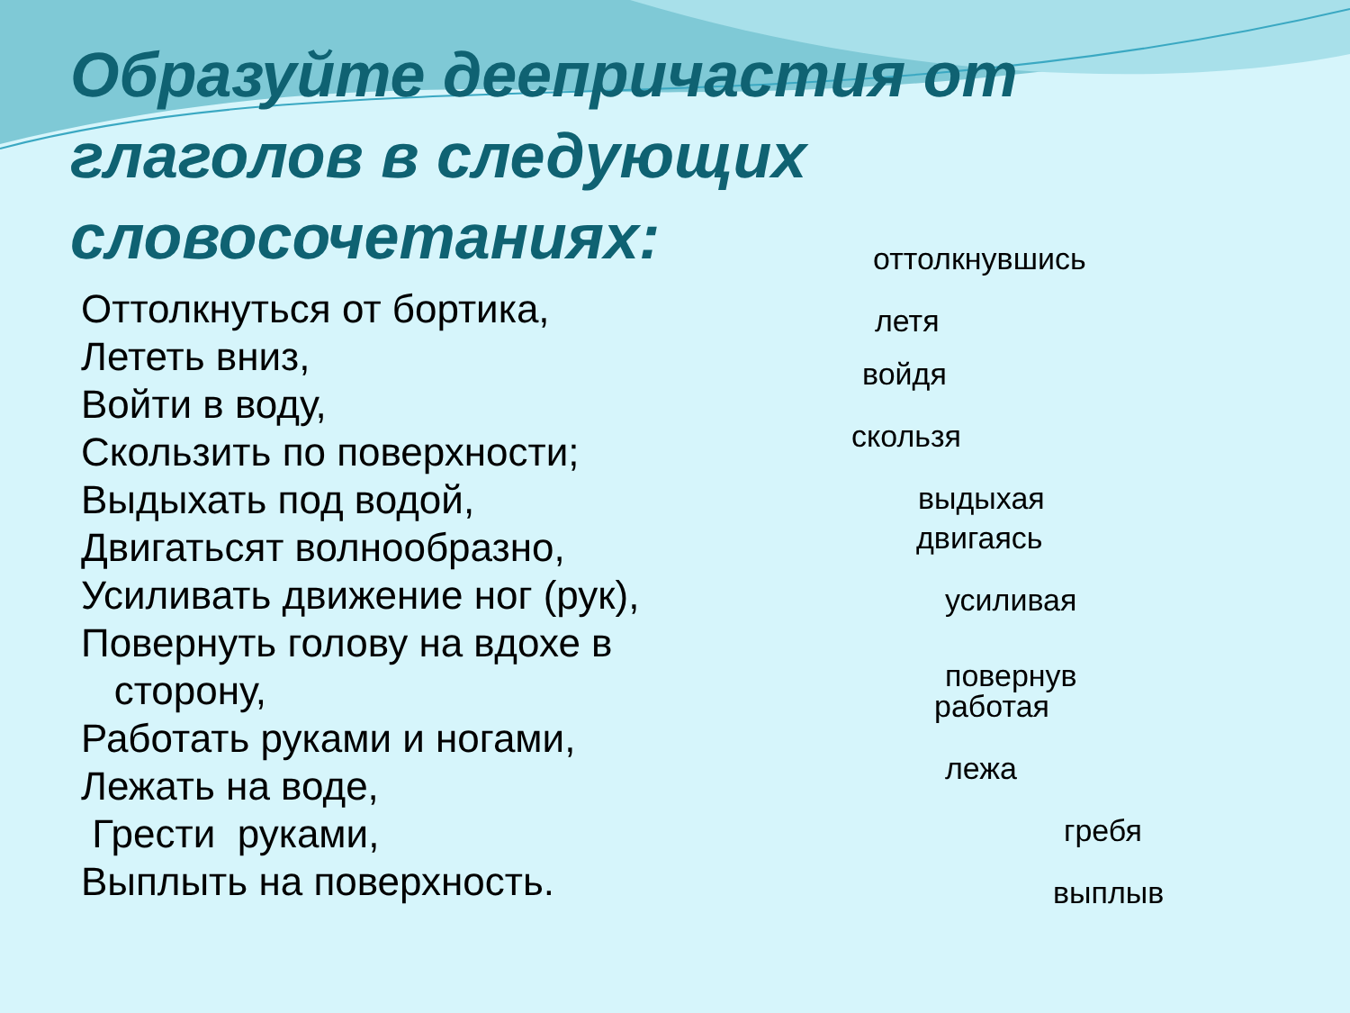Образуйте деепричастия от глаголов в следующих словосочетаниях:
Оттолкнуться от бортика,
Лететь вниз,
Войти в воду,
Скользить по поверхности;
Выдыхать под водой,
Двигатьсят волнообразно,
Усиливать движение ног (рук),
Повернуть голову на вдохе в
сторону,
Работать руками и ногами,
Лежать на воде,
Грести руками,
Выплыть на поверхность.
оттолкнувшись
летя
войдя
скользя
выдыхая
двигаясь
усиливая
повернув
работая
лежа
гребя
выплыв